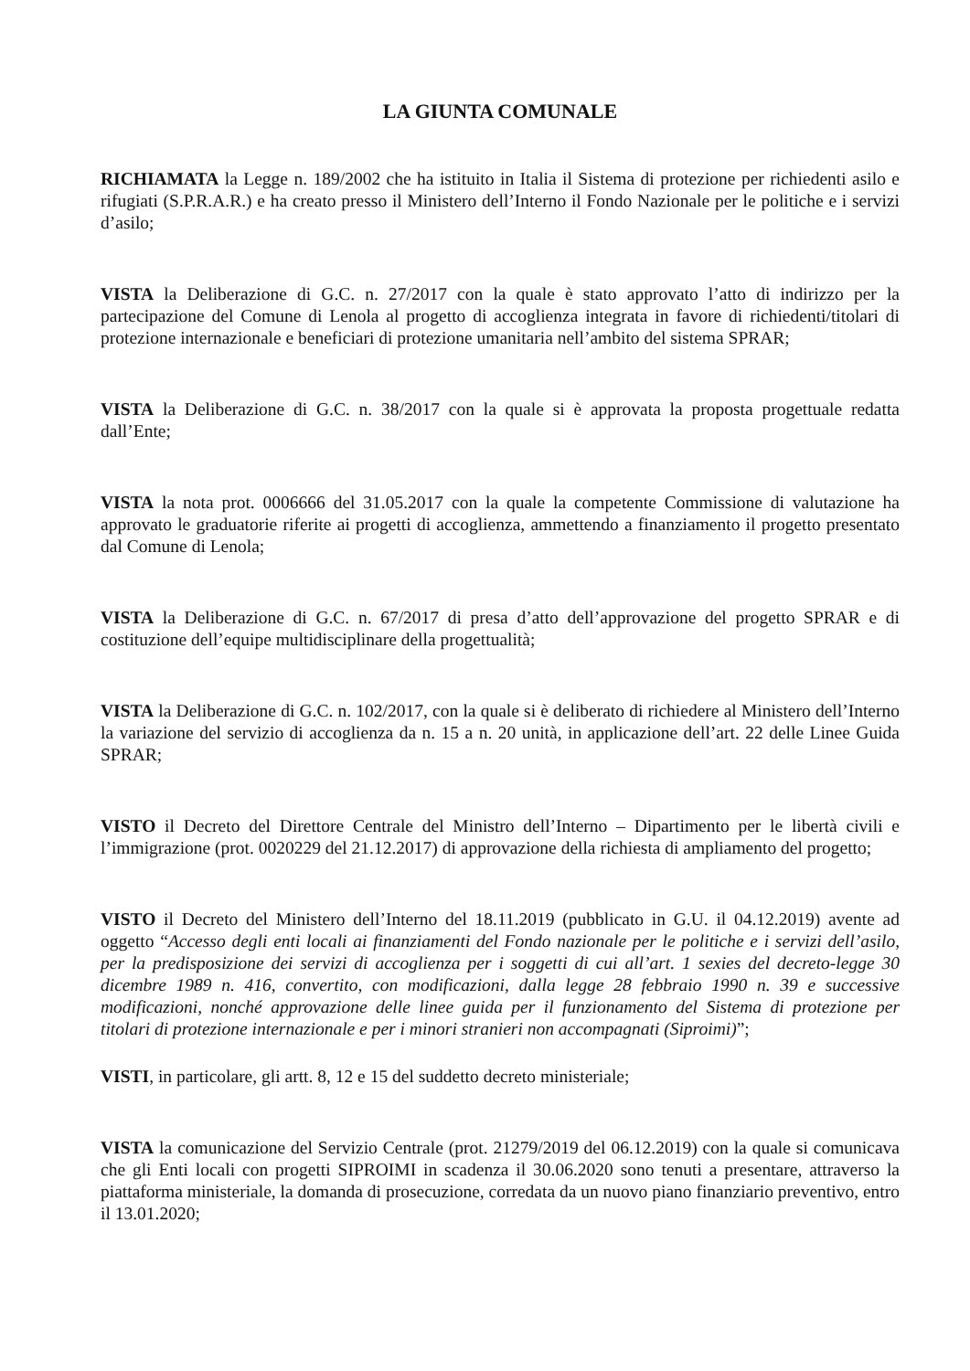LA GIUNTA COMUNALE
RICHIAMATA la Legge n. 189/2002 che ha istituito in Italia il Sistema di protezione per richiedenti asilo e rifugiati (S.P.R.A.R.) e ha creato presso il Ministero dell’Interno il Fondo Nazionale per le politiche e i servizi d’asilo;
VISTA la Deliberazione di G.C. n. 27/2017 con la quale è stato approvato l’atto di indirizzo per la partecipazione del Comune di Lenola al progetto di accoglienza integrata in favore di richiedenti/titolari di protezione internazionale e beneficiari di protezione umanitaria nell’ambito del sistema SPRAR;
VISTA la Deliberazione di G.C. n. 38/2017 con la quale si è approvata la proposta progettuale redatta dall’Ente;
VISTA la nota prot. 0006666 del 31.05.2017 con la quale la competente Commissione di valutazione ha approvato le graduatorie riferite ai progetti di accoglienza, ammettendo a finanziamento il progetto presentato dal Comune di Lenola;
VISTA la Deliberazione di G.C. n. 67/2017 di presa d’atto dell’approvazione del progetto SPRAR e di costituzione dell’equipe multidisciplinare della progettualità;
VISTA la Deliberazione di G.C. n. 102/2017, con la quale si è deliberato di richiedere al Ministero dell’Interno la variazione del servizio di accoglienza da n. 15 a n. 20 unità, in applicazione dell’art. 22 delle Linee Guida SPRAR;
VISTO il Decreto del Direttore Centrale del Ministro dell’Interno – Dipartimento per le libertà civili e l’immigrazione (prot. 0020229 del 21.12.2017) di approvazione della richiesta di ampliamento del progetto;
VISTO il Decreto del Ministero dell’Interno del 18.11.2019 (pubblicato in G.U. il 04.12.2019) avente ad oggetto “Accesso degli enti locali ai finanziamenti del Fondo nazionale per le politiche e i servizi dell’asilo, per la predisposizione dei servizi di accoglienza per i soggetti di cui all’art. 1 sexies del decreto-legge 30 dicembre 1989 n. 416, convertito, con modificazioni, dalla legge 28 febbraio 1990 n. 39 e successive modificazioni, nonché approvazione delle linee guida per il funzionamento del Sistema di protezione per titolari di protezione internazionale e per i minori stranieri non accompagnati (Siproimi)”;
VISTI, in particolare, gli artt. 8, 12 e 15 del suddetto decreto ministeriale;
VISTA la comunicazione del Servizio Centrale (prot. 21279/2019 del 06.12.2019) con la quale si comunicava che gli Enti locali con progetti SIPROIMI in scadenza il 30.06.2020 sono tenuti a presentare, attraverso la piattaforma ministeriale, la domanda di prosecuzione, corredata da un nuovo piano finanziario preventivo, entro il 13.01.2020;